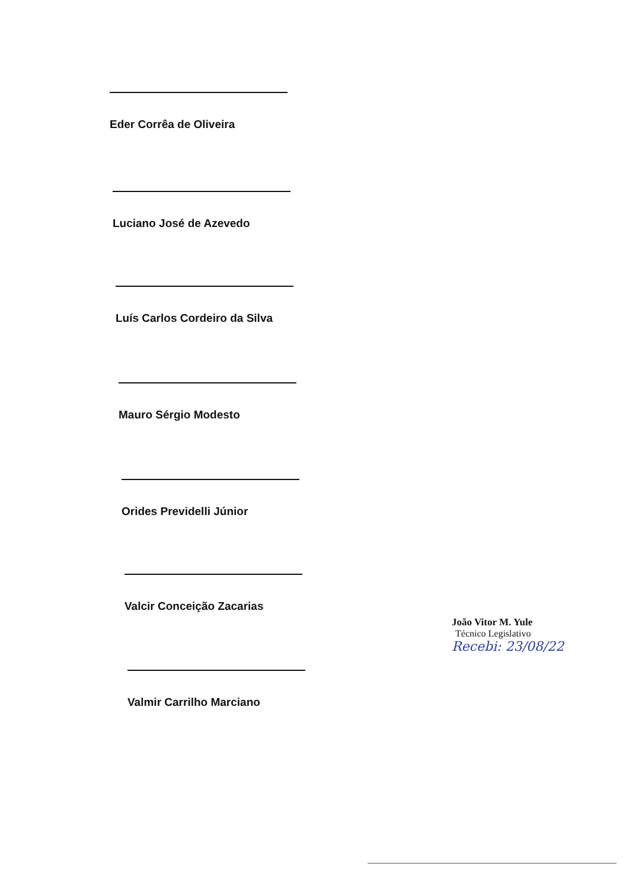Eder Corrêa de Oliveira
Luciano José de Azevedo
Luís Carlos Cordeiro da Silva
Mauro Sérgio Modesto
Orides Previdelli Júnior
Valcir Conceição Zacarias
Valmir Carrilho Marciano
João Vitor M. Yule
Técnico Legislativo
Recebi: 23/08/22